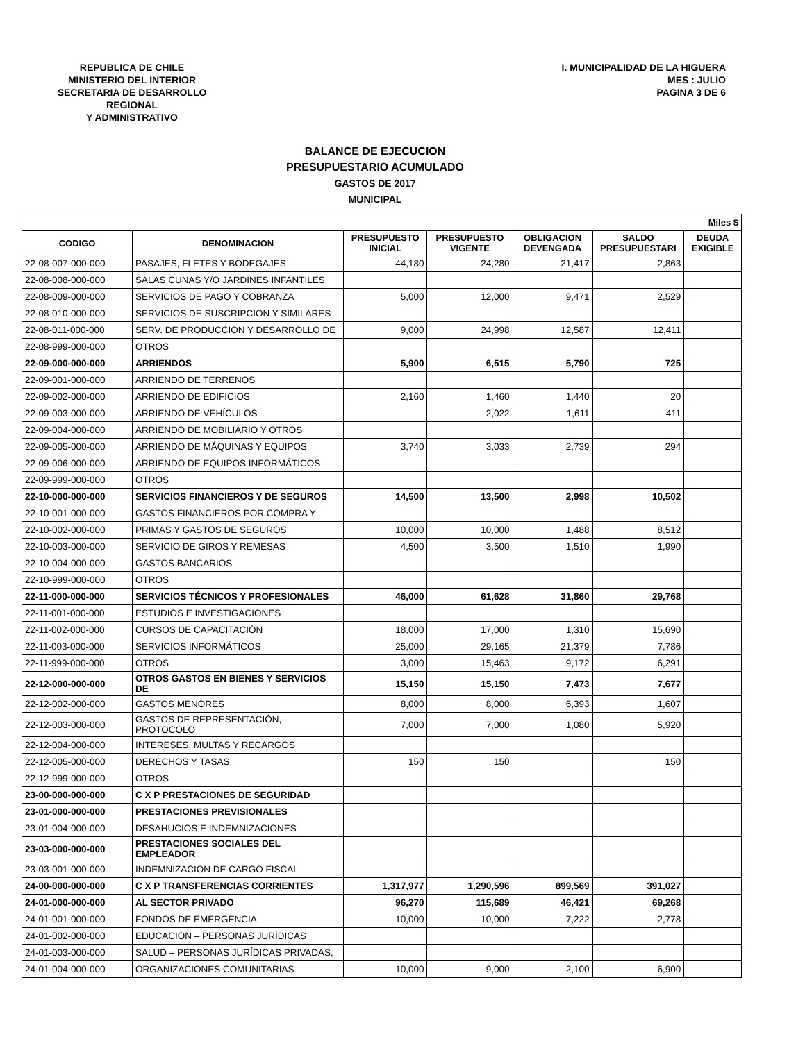REPUBLICA DE CHILE
MINISTERIO DEL INTERIOR
SECRETARIA DE DESARROLLO REGIONAL
Y ADMINISTRATIVO
I. MUNICIPALIDAD DE LA HIGUERA
MES : JULIO
PAGINA 3 DE 6
BALANCE DE EJECUCION
PRESUPUESTARIO ACUMULADO
GASTOS DE 2017
MUNICIPAL
| Miles $ | | | | | | |
| --- | --- | --- | --- | --- | --- | --- |
| CODIGO | DENOMINACION | PRESUPUESTO INICIAL | PRESUPUESTO VIGENTE | OBLIGACION DEVENGADA | SALDO PRESUPUESTARI | DEUDA EXIGIBLE |
| 22-08-007-000-000 | PASAJES, FLETES Y BODEGAJES | 44,180 | 24,280 | 21,417 | 2,863 | |
| 22-08-008-000-000 | SALAS CUNAS Y/O JARDINES INFANTILES | | | | | |
| 22-08-009-000-000 | SERVICIOS DE PAGO Y COBRANZA | 5,000 | 12,000 | 9,471 | 2,529 | |
| 22-08-010-000-000 | SERVICIOS DE SUSCRIPCION Y SIMILARES | | | | | |
| 22-08-011-000-000 | SERV. DE PRODUCCION Y DESARROLLO DE | 9,000 | 24,998 | 12,587 | 12,411 | |
| 22-08-999-000-000 | OTROS | | | | | |
| 22-09-000-000-000 | ARRIENDOS | 5,900 | 6,515 | 5,790 | 725 | |
| 22-09-001-000-000 | ARRIENDO DE TERRENOS | | | | | |
| 22-09-002-000-000 | ARRIENDO DE EDIFICIOS | 2,160 | 1,460 | 1,440 | 20 | |
| 22-09-003-000-000 | ARRIENDO DE VEHÍCULOS | | 2,022 | 1,611 | 411 | |
| 22-09-004-000-000 | ARRIENDO DE MOBILIARIO Y OTROS | | | | | |
| 22-09-005-000-000 | ARRIENDO DE MÁQUINAS Y EQUIPOS | 3,740 | 3,033 | 2,739 | 294 | |
| 22-09-006-000-000 | ARRIENDO DE EQUIPOS INFORMÁTICOS | | | | | |
| 22-09-999-000-000 | OTROS | | | | | |
| 22-10-000-000-000 | SERVICIOS FINANCIEROS Y DE SEGUROS | 14,500 | 13,500 | 2,998 | 10,502 | |
| 22-10-001-000-000 | GASTOS FINANCIEROS POR COMPRA Y | | | | | |
| 22-10-002-000-000 | PRIMAS Y GASTOS DE SEGUROS | 10,000 | 10,000 | 1,488 | 8,512 | |
| 22-10-003-000-000 | SERVICIO DE GIROS Y REMESAS | 4,500 | 3,500 | 1,510 | 1,990 | |
| 22-10-004-000-000 | GASTOS BANCARIOS | | | | | |
| 22-10-999-000-000 | OTROS | | | | | |
| 22-11-000-000-000 | SERVICIOS TÉCNICOS Y PROFESIONALES | 46,000 | 61,628 | 31,860 | 29,768 | |
| 22-11-001-000-000 | ESTUDIOS E INVESTIGACIONES | | | | | |
| 22-11-002-000-000 | CURSOS DE CAPACITACIÓN | 18,000 | 17,000 | 1,310 | 15,690 | |
| 22-11-003-000-000 | SERVICIOS INFORMÁTICOS | 25,000 | 29,165 | 21,379 | 7,786 | |
| 22-11-999-000-000 | OTROS | 3,000 | 15,463 | 9,172 | 6,291 | |
| 22-12-000-000-000 | OTROS GASTOS EN BIENES Y SERVICIOS DE | 15,150 | 15,150 | 7,473 | 7,677 | |
| 22-12-002-000-000 | GASTOS MENORES | 8,000 | 8,000 | 6,393 | 1,607 | |
| 22-12-003-000-000 | GASTOS DE REPRESENTACIÓN, PROTOCOLO | 7,000 | 7,000 | 1,080 | 5,920 | |
| 22-12-004-000-000 | INTERESES, MULTAS Y RECARGOS | | | | | |
| 22-12-005-000-000 | DERECHOS Y TASAS | 150 | 150 | | 150 | |
| 22-12-999-000-000 | OTROS | | | | | |
| 23-00-000-000-000 | C X P PRESTACIONES DE SEGURIDAD | | | | | |
| 23-01-000-000-000 | PRESTACIONES PREVISIONALES | | | | | |
| 23-01-004-000-000 | DESAHUCIOS E INDEMNIZACIONES | | | | | |
| 23-03-000-000-000 | PRESTACIONES SOCIALES DEL EMPLEADOR | | | | | |
| 23-03-001-000-000 | INDEMNIZACION DE CARGO FISCAL | | | | | |
| 24-00-000-000-000 | C X P TRANSFERENCIAS CORRIENTES | 1,317,977 | 1,290,596 | 899,569 | 391,027 | |
| 24-01-000-000-000 | AL SECTOR PRIVADO | 96,270 | 115,689 | 46,421 | 69,268 | |
| 24-01-001-000-000 | FONDOS DE EMERGENCIA | 10,000 | 10,000 | 7,222 | 2,778 | |
| 24-01-002-000-000 | EDUCACIÓN – PERSONAS JURÍDICAS | | | | | |
| 24-01-003-000-000 | SALUD – PERSONAS JURÍDICAS PRIVADAS, | | | | | |
| 24-01-004-000-000 | ORGANIZACIONES COMUNITARIAS | 10,000 | 9,000 | 2,100 | 6,900 | |